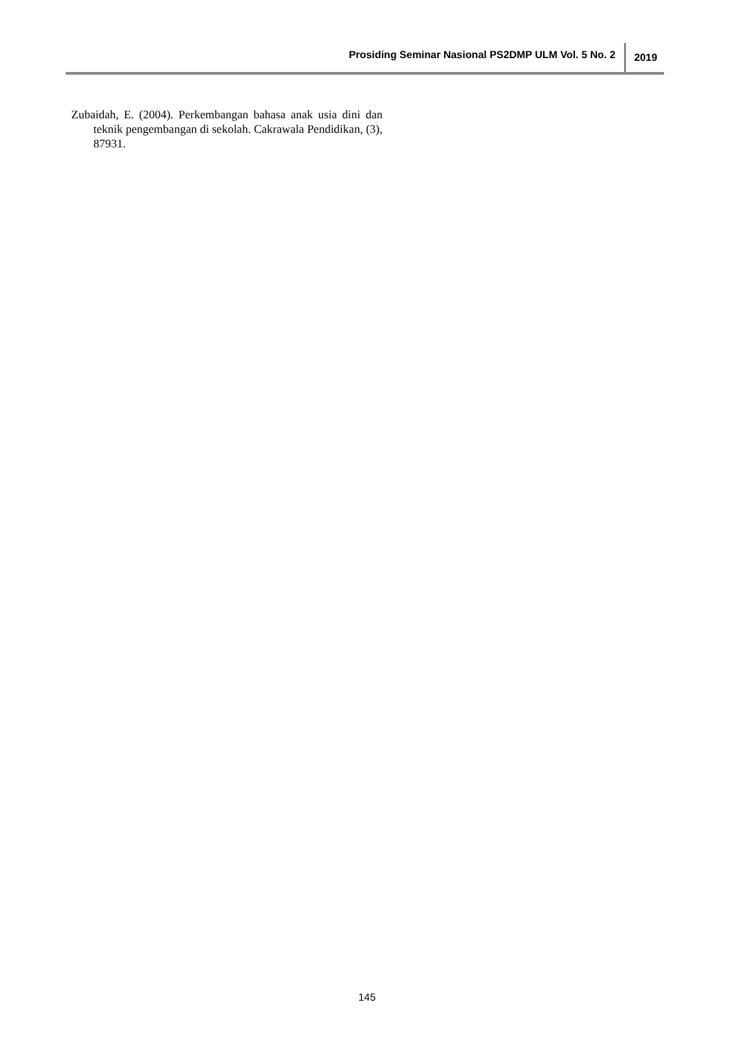Prosiding Seminar Nasional PS2DMP ULM Vol. 5 No. 2 2019
Zubaidah, E. (2004). Perkembangan bahasa anak usia dini dan teknik pengembangan di sekolah. Cakrawala Pendidikan, (3), 87931.
145